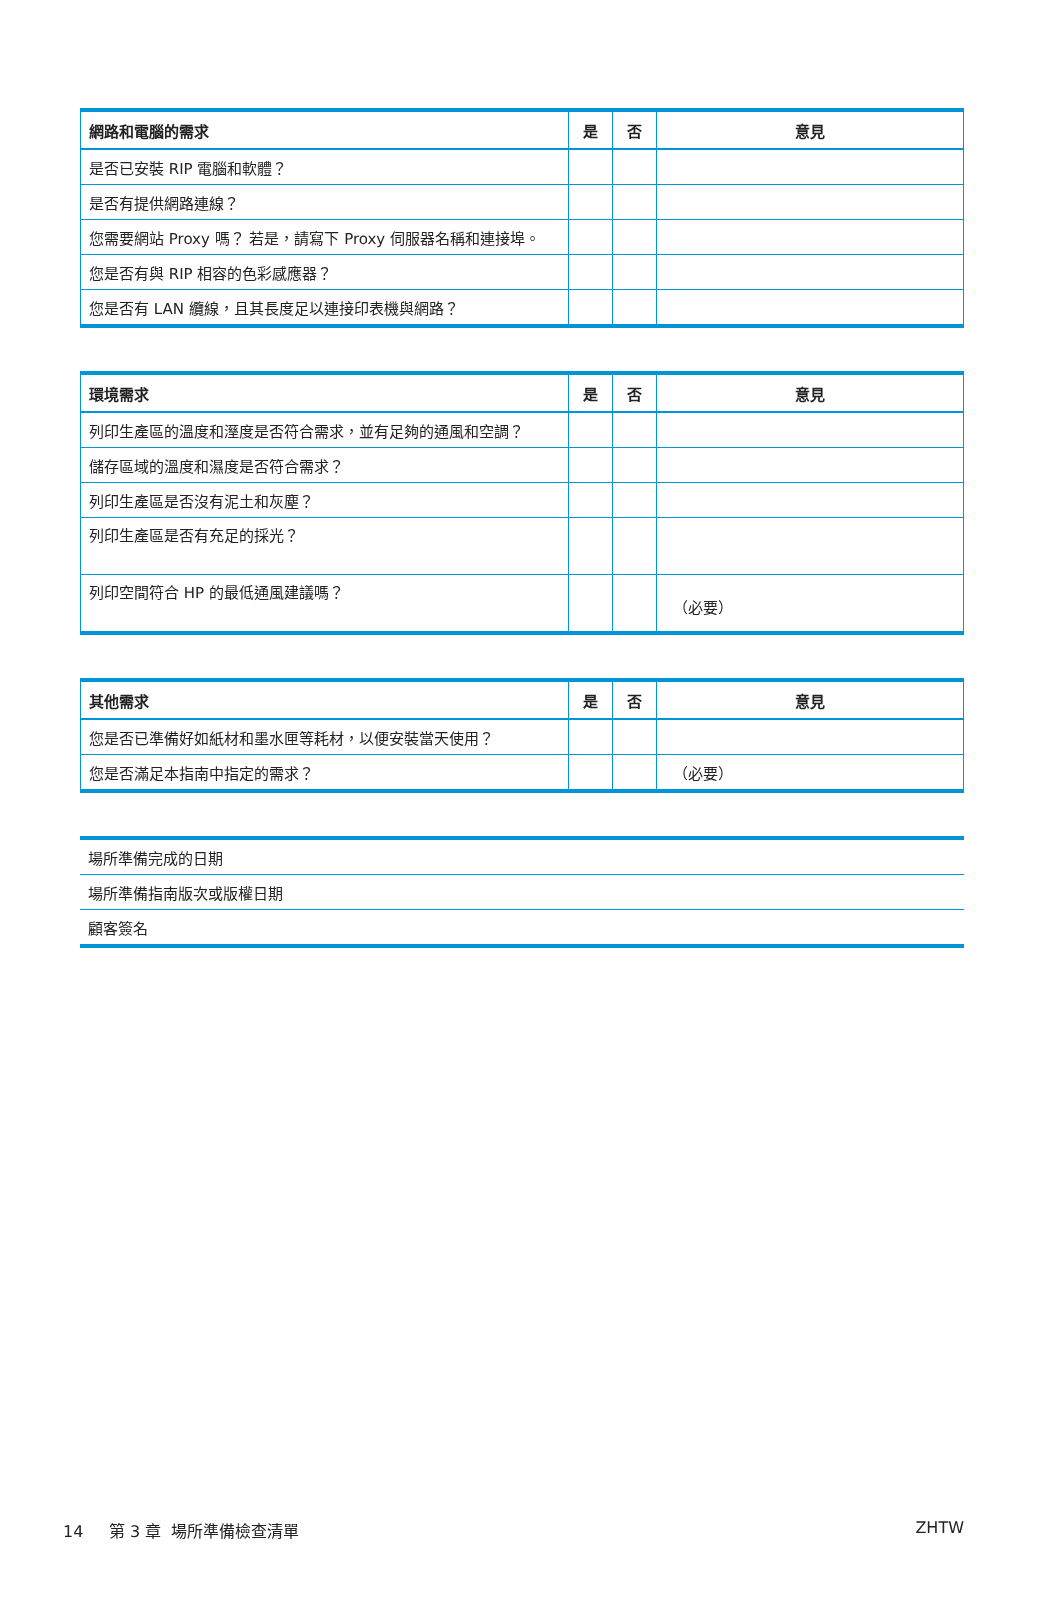| 網路和電腦的需求 | 是 | 否 | 意見 |
| --- | --- | --- | --- |
| 是否已安裝 RIP 電腦和軟體？ | | | |
| 是否有提供網路連線？ | | | |
| 您需要網站 Proxy 嗎？ 若是，請寫下 Proxy 伺服器名稱和連接埠。 | | | |
| 您是否有與 RIP 相容的色彩感應器？ | | | |
| 您是否有 LAN 纜線，且其長度足以連接印表機與網路？ | | | |
| 環境需求 | 是 | 否 | 意見 |
| --- | --- | --- | --- |
| 列印生產區的溫度和溼度是否符合需求，並有足夠的通風和空調？ | | | |
| 儲存區域的溫度和濕度是否符合需求？ | | | |
| 列印生產區是否沒有泥土和灰塵？ | | | |
| 列印生產區是否有充足的採光？ | | | |
| 列印空間符合 HP 的最低通風建議嗎？ | | | （必要） |
| 其他需求 | 是 | 否 | 意見 |
| --- | --- | --- | --- |
| 您是否已準備好如紙材和墨水匣等耗材，以便安裝當天使用？ | | | |
| 您是否滿足本指南中指定的需求？ | | | （必要） |
| 場所準備完成的日期 |
| 場所準備指南版次或版權日期 |
| 顧客簽名 |
14 第 3 章 場所準備檢查清單 ZHTW